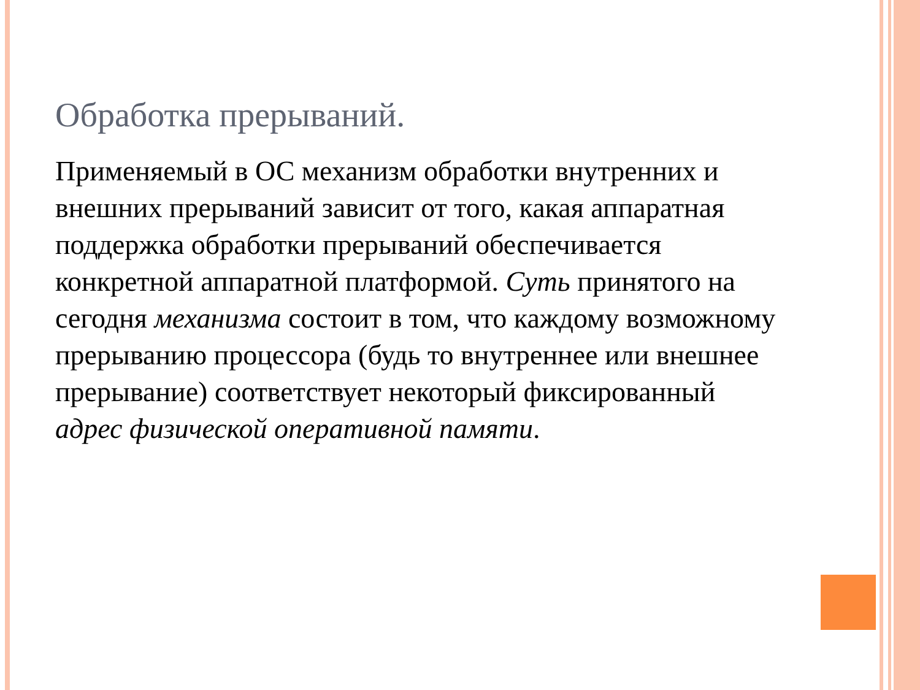Обработка прерываний.
Применяемый в ОС механизм обработки внутренних и внешних прерываний зависит от того, какая аппаратная поддержка обработки прерываний обеспечивается конкретной аппаратной платформой. Суть принятого на сегодня механизма состоит в том, что каждому возможному прерыванию процессора (будь то внутреннее или внешнее прерывание) соответствует некоторый фиксированный адрес физической оперативной памяти.